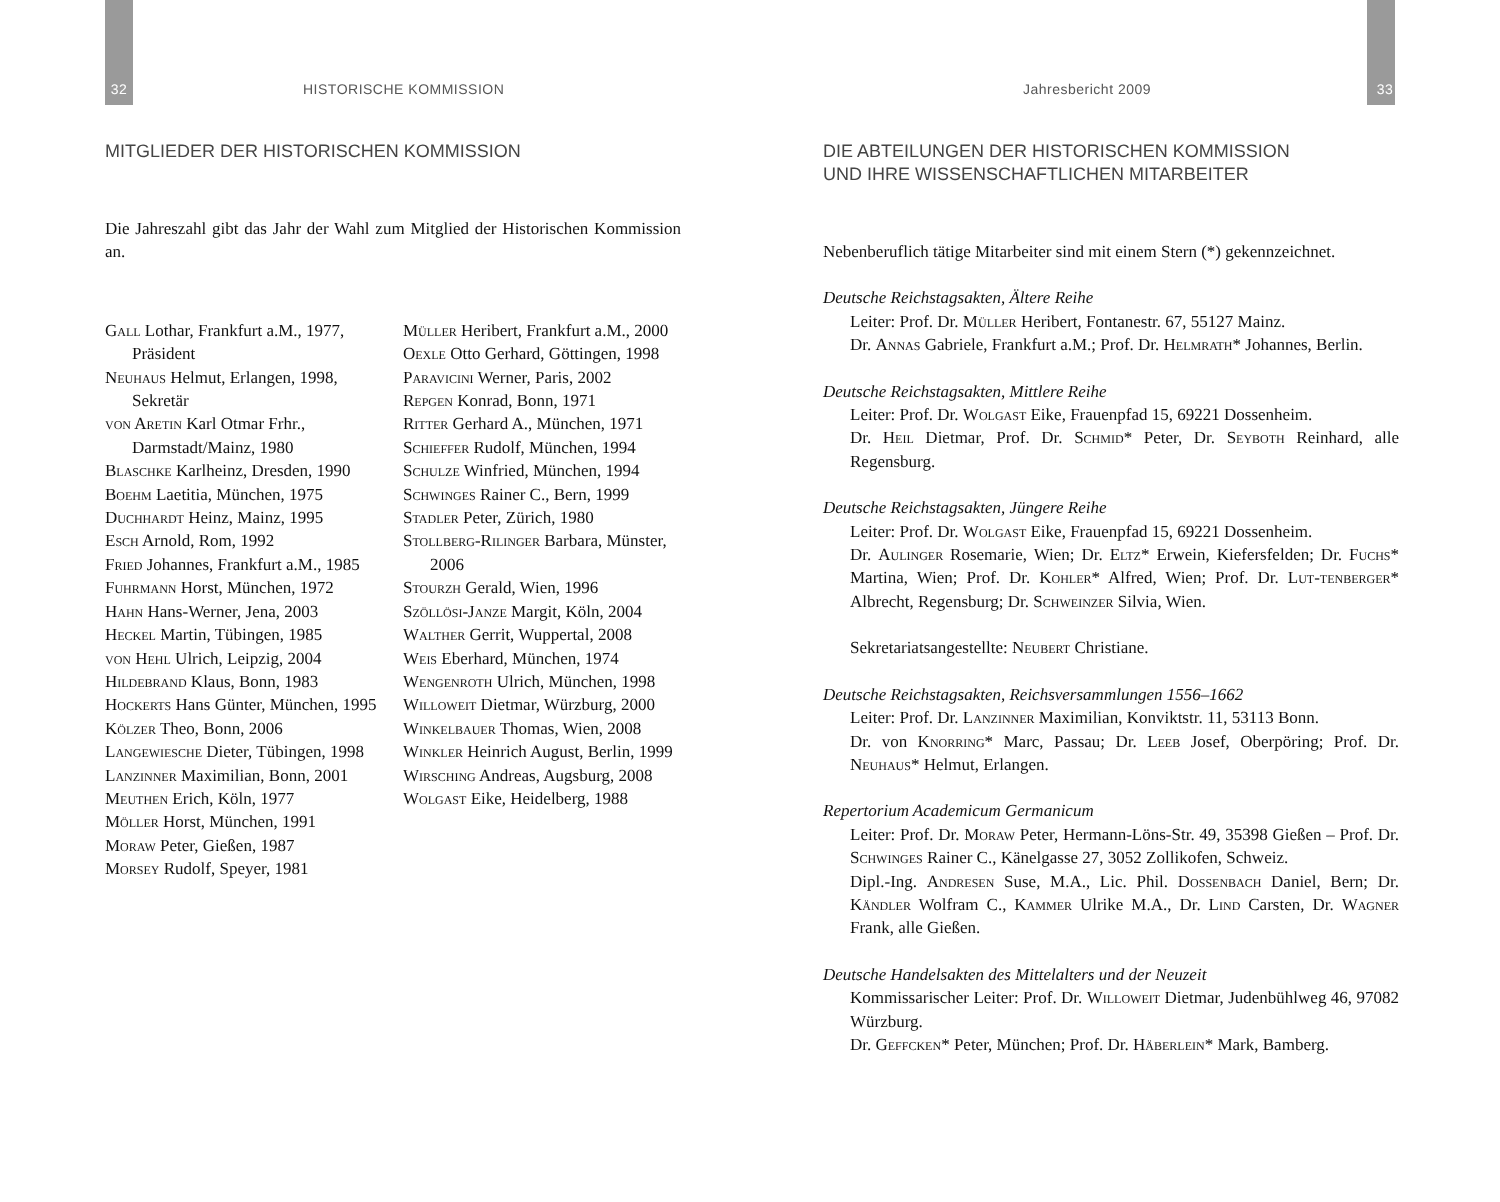32 HISTORISCHE KOMMISSION
MITGLIEDER DER HISTORISCHEN KOMMISSION
Die Jahreszahl gibt das Jahr der Wahl zum Mitglied der Historischen Kommission an.
Gall Lothar, Frankfurt a.M., 1977, Präsident
Neuhaus Helmut, Erlangen, 1998, Sekretär
von Aretin Karl Otmar Frhr., Darmstadt/Mainz, 1980
Blaschke Karlheinz, Dresden, 1990
Boehm Laetitia, München, 1975
Duchhardt Heinz, Mainz, 1995
Esch Arnold, Rom, 1992
Fried Johannes, Frankfurt a.M., 1985
Fuhrmann Horst, München, 1972
Hahn Hans-Werner, Jena, 2003
Heckel Martin, Tübingen, 1985
von Hehl Ulrich, Leipzig, 2004
Hildebrand Klaus, Bonn, 1983
Hockerts Hans Günter, München, 1995
Kölzer Theo, Bonn, 2006
Langewiesche Dieter, Tübingen, 1998
Lanzinner Maximilian, Bonn, 2001
Meuthen Erich, Köln, 1977
Möller Horst, München, 1991
Moraw Peter, Gießen, 1987
Morsey Rudolf, Speyer, 1981
Müller Heribert, Frankfurt a.M., 2000
Oexle Otto Gerhard, Göttingen, 1998
Paravicini Werner, Paris, 2002
Repgen Konrad, Bonn, 1971
Ritter Gerhard A., München, 1971
Schieffer Rudolf, München, 1994
Schulze Winfried, München, 1994
Schwinges Rainer C., Bern, 1999
Stadler Peter, Zürich, 1980
Stollberg-Rilinger Barbara, Münster, 2006
Stourzh Gerald, Wien, 1996
Szöllösi-Janze Margit, Köln, 2004
Walther Gerrit, Wuppertal, 2008
Weis Eberhard, München, 1974
Wengenroth Ulrich, München, 1998
Willoweit Dietmar, Würzburg, 2000
Winkelbauer Thomas, Wien, 2008
Winkler Heinrich August, Berlin, 1999
Wirsching Andreas, Augsburg, 2008
Wolgast Eike, Heidelberg, 1988
Jahresbericht 2009 33
DIE ABTEILUNGEN DER HISTORISCHEN KOMMISSION
UND IHRE WISSENSCHAFTLICHEN MITARBEITER
Nebenberuflich tätige Mitarbeiter sind mit einem Stern (*) gekennzeichnet.
Deutsche Reichstagsakten, Ältere Reihe
Leiter: Prof. Dr. Müller Heribert, Fontanestr. 67, 55127 Mainz.
Dr. Annas Gabriele, Frankfurt a.M.; Prof. Dr. Helmrath* Johannes, Berlin.
Deutsche Reichstagsakten, Mittlere Reihe
Leiter: Prof. Dr. Wolgast Eike, Frauenpfad 15, 69221 Dossenheim.
Dr. Heil Dietmar, Prof. Dr. Schmid* Peter, Dr. Seyboth Reinhard, alle Regensburg.
Deutsche Reichstagsakten, Jüngere Reihe
Leiter: Prof. Dr. Wolgast Eike, Frauenpfad 15, 69221 Dossenheim.
Dr. Aulinger Rosemarie, Wien; Dr. Eltz* Erwein, Kiefersfelden; Dr. Fuchs* Martina, Wien; Prof. Dr. Kohler* Alfred, Wien; Prof. Dr. Lut-tenberger* Albrecht, Regensburg; Dr. Schweinzer Silvia, Wien.
Sekretariatsangestellte: Neubert Christiane.
Deutsche Reichstagsakten, Reichsversammlungen 1556–1662
Leiter: Prof. Dr. Lanzinner Maximilian, Konviktstr. 11, 53113 Bonn.
Dr. von Knorring* Marc, Passau; Dr. Leeb Josef, Oberpöring; Prof. Dr. Neuhaus* Helmut, Erlangen.
Repertorium Academicum Germanicum
Leiter: Prof. Dr. Moraw Peter, Hermann-Löns-Str. 49, 35398 Gießen – Prof. Dr. Schwinges Rainer C., Känelgasse 27, 3052 Zollikofen, Schweiz.
Dipl.-Ing. Andresen Suse, M.A., Lic. Phil. Dossenbach Daniel, Bern; Dr. Kändler Wolfram C., Kammer Ulrike M.A., Dr. Lind Carsten, Dr. Wagner Frank, alle Gießen.
Deutsche Handelsakten des Mittelalters und der Neuzeit
Kommissarischer Leiter: Prof. Dr. Willoweit Dietmar, Judenbühlweg 46, 97082 Würzburg.
Dr. Geffcken* Peter, München; Prof. Dr. Häberlein* Mark, Bamberg.